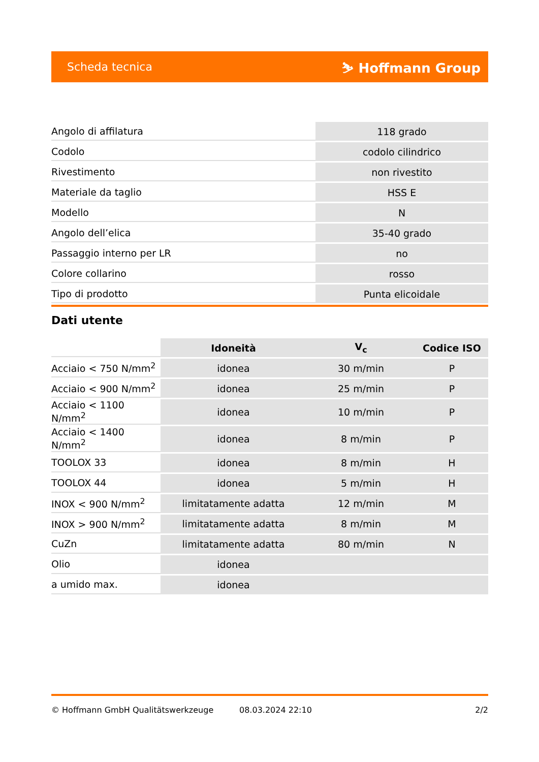Scheda tecnica ⛷ Hoffmann Group
| Angolo di affilatura | 118 grado |
| Codolo | codolo cilindrico |
| Rivestimento | non rivestito |
| Materiale da taglio | HSS E |
| Modello | N |
| Angolo dell’elica | 35-40 grado |
| Passaggio interno per LR | no |
| Colore collarino | rosso |
| Tipo di prodotto | Punta elicoidale |
Dati utente
| | Idoneità | V<sub>c</sub> | Codice ISO |
| --- | --- | --- | --- |
| Acciaio < 750 N/mm<sup>2</sup> | idonea | 30 m/min | P |
| Acciaio < 900 N/mm<sup>2</sup> | idonea | 25 m/min | P |
| Acciaio < 1100 N/mm<sup>2</sup> | idonea | 10 m/min | P |
| Acciaio < 1400 N/mm<sup>2</sup> | idonea | 8 m/min | P |
| TOOLOX 33 | idonea | 8 m/min | H |
| TOOLOX 44 | idonea | 5 m/min | H |
| INOX < 900 N/mm<sup>2</sup> | limitatamente adatta | 12 m/min | M |
| INOX > 900 N/mm<sup>2</sup> | limitatamente adatta | 8 m/min | M |
| CuZn | limitatamente adatta | 80 m/min | N |
| Olio | idonea | | |
| a umido max. | idonea | | |
© Hoffmann GmbH Qualitätswerkzeuge 08.03.2024 22:10 2/2